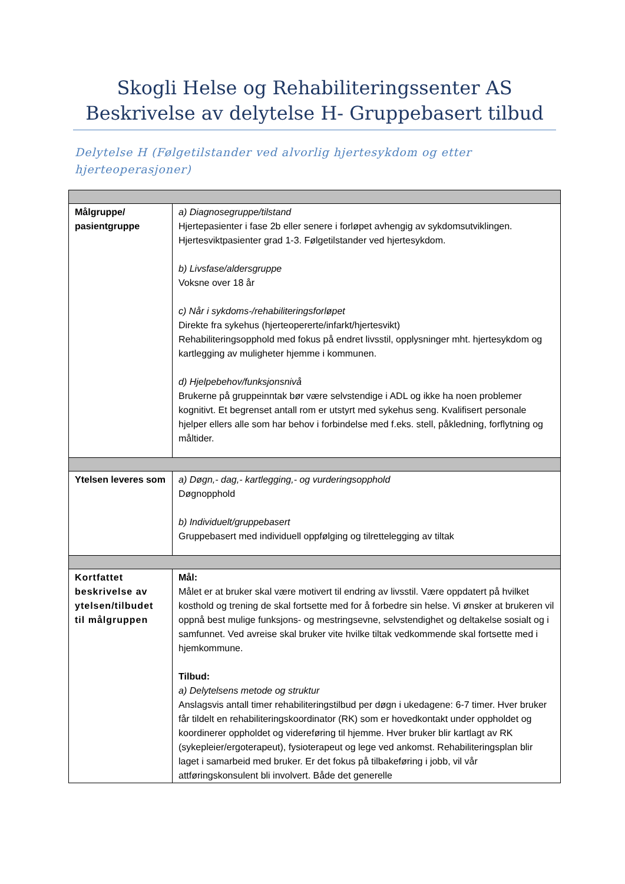Skogli Helse og Rehabiliteringssenter AS
Beskrivelse av delytelse H- Gruppebasert tilbud
Delytelse H (Følgetilstander ved alvorlig hjertesykdom og etter hjerteoperasjoner)
| Målgruppe/ pasientgruppe | a) Diagnosegruppe/tilstand Hjertepasienter i fase 2b eller senere i forløpet avhengig av sykdomsutviklingen. Hjertesviktpasienter grad 1-3. Følgetilstander ved hjertesykdom. b) Livsfase/aldersgruppe Voksne over 18 år c) Når i sykdoms-/rehabiliteringsforløpet Direkte fra sykehus (hjerteopererte/infarkt/hjertesvikt) Rehabiliteringsopphold med fokus på endret livsstil, opplysninger mht. hjertesykdom og kartlegging av muligheter hjemme i kommunen. d) Hjelpebehov/funksjonsnivå Brukerne på gruppeinntak bør være selvstendige i ADL og ikke ha noen problemer kognitivt. Et begrenset antall rom er utstyrt med sykehus seng. Kvalifisert personale hjelper ellers alle som har behov i forbindelse med f.eks. stell, påkledning, forflytning og måltider. |
| Ytelsen leveres som | a) Døgn,- dag,- kartlegging,- og vurderingsopphold Døgnopphold b) Individuelt/gruppebasert Gruppebasert med individuell oppfølging og tilrettelegging av tiltak |
| Kortfattet beskrivelse av ytelsen/tilbudet til målgruppen | Mål: Målet er at bruker skal være motivert til endring av livsstil. Være oppdatert på hvilket kosthold og trening de skal fortsette med for å forbedre sin helse. Vi ønsker at brukeren vil oppnå best mulige funksjons- og mestringsevne, selvstendighet og deltakelse sosialt og i samfunnet. Ved avreise skal bruker vite hvilke tiltak vedkommende skal fortsette med i hjemkommune. Tilbud: a) Delytelsens metode og struktur Anslagsvis antall timer rehabiliteringstilbud per døgn i ukedagene: 6-7 timer. Hver bruker får tildelt en rehabiliteringskoordinator (RK) som er hovedkontakt under oppholdet og koordinerer oppholdet og videreføring til hjemme. Hver bruker blir kartlagt av RK (sykepleier/ergoterapeut), fysioterapeut og lege ved ankomst. Rehabiliteringsplan blir laget i samarbeid med bruker. Er det fokus på tilbakeføring i jobb, vil vår attføringskonsulent bli involvert. Både det generelle |